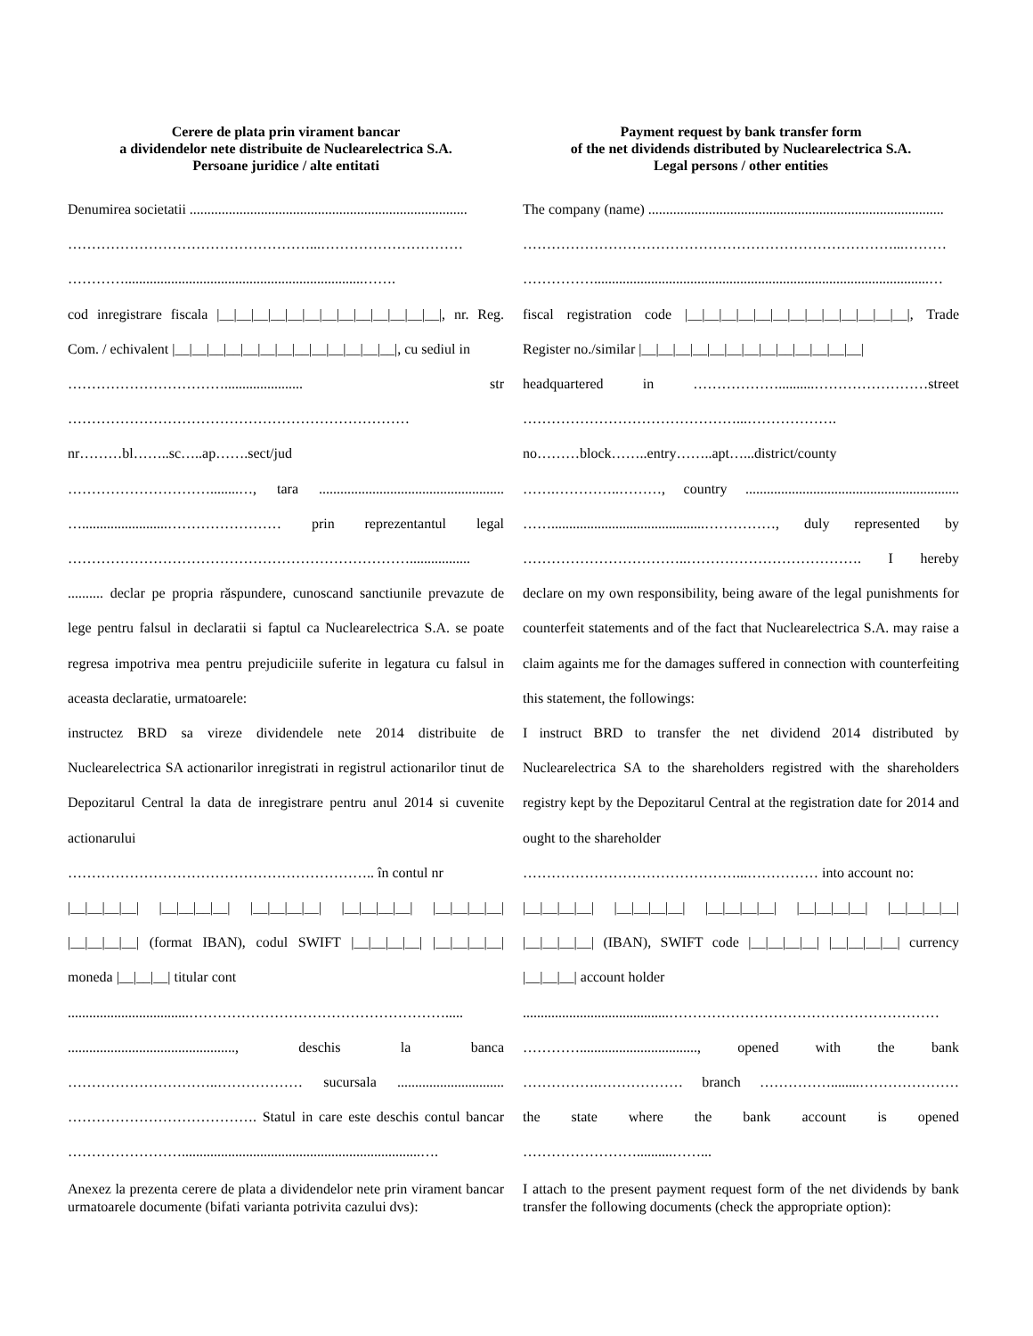Cerere de plata prin virament bancar
a dividendelor nete distribuite de Nuclearelectrica S.A.
Persoane juridice / alte entitati
Denumirea societatii ..............................................................................
……………………………………………...…………………………
…………...................................................................…….
cod inregistrare fiscala |__|__|__|__|__|__|__|__|__|__|__|__|__|, nr. Reg. Com. / echivalent |__|__|__|__|__|__|__|__|__|__|__|__|__|, cu sediul in
……………………………...................... str
………………………………………………………………
nr………bl……..sc…..ap…….sect/jud
…………………………........…, tara ....................................................
…........................…………………… prin reprezentantul legal
……………………………………………………………….................
.......... declar pe propria răspundere, cunoscand sanctiunile prevazute de lege pentru falsul in declaratii si faptul ca Nuclearelectrica S.A. se poate regresa impotriva mea pentru prejudiciile suferite in legatura cu falsul in aceasta declaratie, urmatoarele:
instructez BRD sa vireze dividendele nete 2014 distribuite de Nuclearelectrica SA actionarilor inregistrati in registrul actionarilor tinut de Depozitarul Central la data de inregistrare pentru anul 2014 si cuvenite actionarului
……………………………………………………….. în contul nr
|__|__|__|__| |__|__|__|__| |__|__|__|__| |__|__|__|__| |__|__|__|__|
|__|__|__|__| (format IBAN), codul SWIFT |__|__|__|__| |__|__|__|__| moneda |__|__|__| titular cont
..................................……………………………………………….....
..............................................., deschis la banca
…………………………..……………… sucursala ..............................
…………………………………. Statul in care este deschis contul bancar ……………………...................................................................….
Anexez la prezenta cerere de plata a dividendelor nete prin virament bancar urmatoarele documente (bifati varianta potrivita cazului dvs):
Payment request by bank transfer form
of the net dividends distributed by Nuclearelectrica S.A.
Legal persons / other entities
The company (name) ...................................................................................
……………………………………………………………………...………
……………..............................................................................................…
fiscal registration code |__|__|__|__|__|__|__|__|__|__|__|__|__|, Trade Register no./similar |__|__|__|__|__|__|__|__|__|__|__|__|__|
headquartered in ………………..........……………………street
………………………………………...……………….
no………block……..entry……..apt…...district/county
…….…………..………, country ............................................................
……...........................................……………, duly represented by
……………………………..………………………………. I hereby
declare on my own responsibility, being aware of the legal punishments for counterfeit statements and of the fact that Nuclearelectrica S.A. may raise a claim againts me for the damages suffered in connection with counterfeiting this statement, the followings:
I instruct BRD to transfer the net dividend 2014 distributed by Nuclearelectrica SA to the shareholders registred with the shareholders registry kept by the Depozitarul Central at the registration date for 2014 and ought to the shareholder
………………………………………...…………… into account no:
|__|__|__|__| |__|__|__|__| |__|__|__|__| |__|__|__|__| |__|__|__|__|
|__|__|__|__| (IBAN), SWIFT code |__|__|__|__| |__|__|__|__| currency |__|__|__| account holder
.........................................…………………………………………………
…………................................., opened with the bank
…………….……………… branch ……………........…………………
the state where the bank account is opened
……………………..........……...
I attach to the present payment request form of the net dividends by bank transfer the following documents (check the appropriate option):